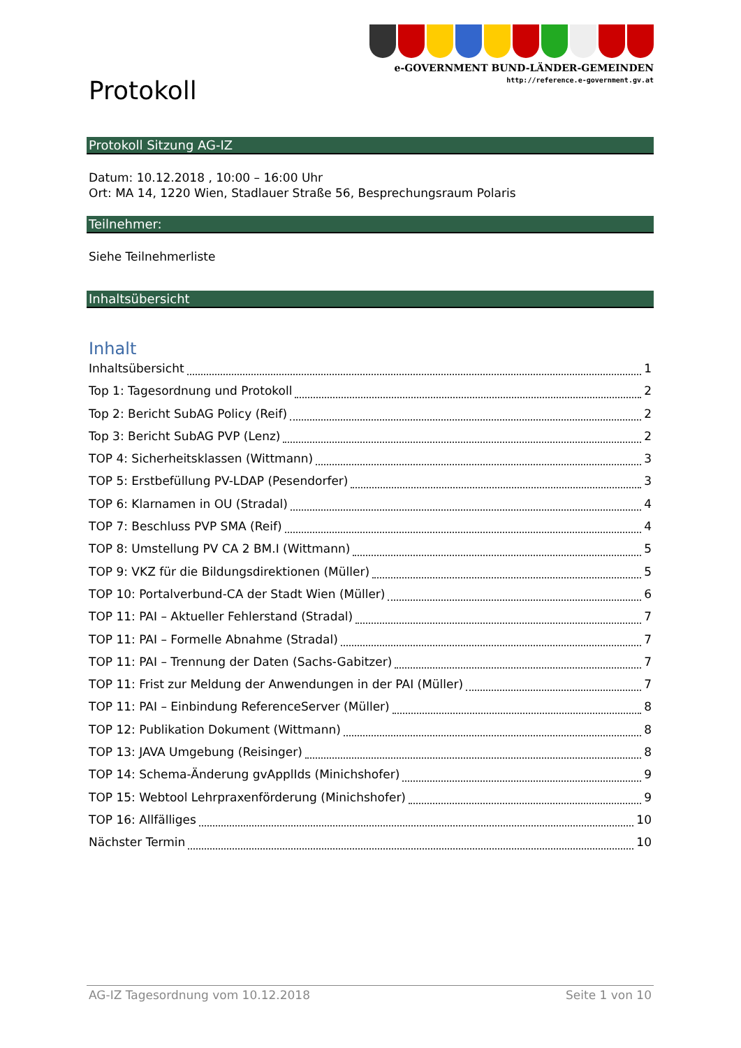Protokoll
e-GOVERNMENT BUND-LÄNDER-GEMEINDEN
http://reference.e-government.gv.at
Protokoll Sitzung AG-IZ
Datum: 10.12.2018 , 10:00 – 16:00 Uhr
Ort: MA 14, 1220 Wien, Stadlauer Straße 56, Besprechungsraum Polaris
Teilnehmer:
Siehe Teilnehmerliste
Inhaltsübersicht
Inhalt
Inhaltsübersicht 1
Top 1: Tagesordnung und Protokoll 2
Top 2: Bericht SubAG Policy (Reif) 2
Top 3: Bericht SubAG PVP (Lenz) 2
TOP 4: Sicherheitsklassen (Wittmann) 3
TOP 5: Erstbefüllung PV-LDAP (Pesendorfer) 3
TOP 6: Klarnamen in OU (Stradal) 4
TOP 7: Beschluss PVP SMA (Reif) 4
TOP 8: Umstellung PV CA 2 BM.I (Wittmann) 5
TOP 9: VKZ für die Bildungsdirektionen (Müller) 5
TOP 10: Portalverbund-CA der Stadt Wien (Müller) 6
TOP 11: PAI – Aktueller Fehlerstand (Stradal) 7
TOP 11: PAI – Formelle Abnahme (Stradal) 7
TOP 11: PAI – Trennung der Daten (Sachs-Gabitzer) 7
TOP 11: Frist zur Meldung der Anwendungen in der PAI (Müller) 7
TOP 11: PAI – Einbindung ReferenceServer (Müller) 8
TOP 12: Publikation Dokument (Wittmann) 8
TOP 13: JAVA Umgebung (Reisinger) 8
TOP 14: Schema-Änderung gvApplIds (Minichshofer) 9
TOP 15: Webtool Lehrpraxenförderung (Minichshofer) 9
TOP 16: Allfälliges 10
Nächster Termin 10
AG-IZ Tagesordnung vom 10.12.2018 Seite 1 von 10